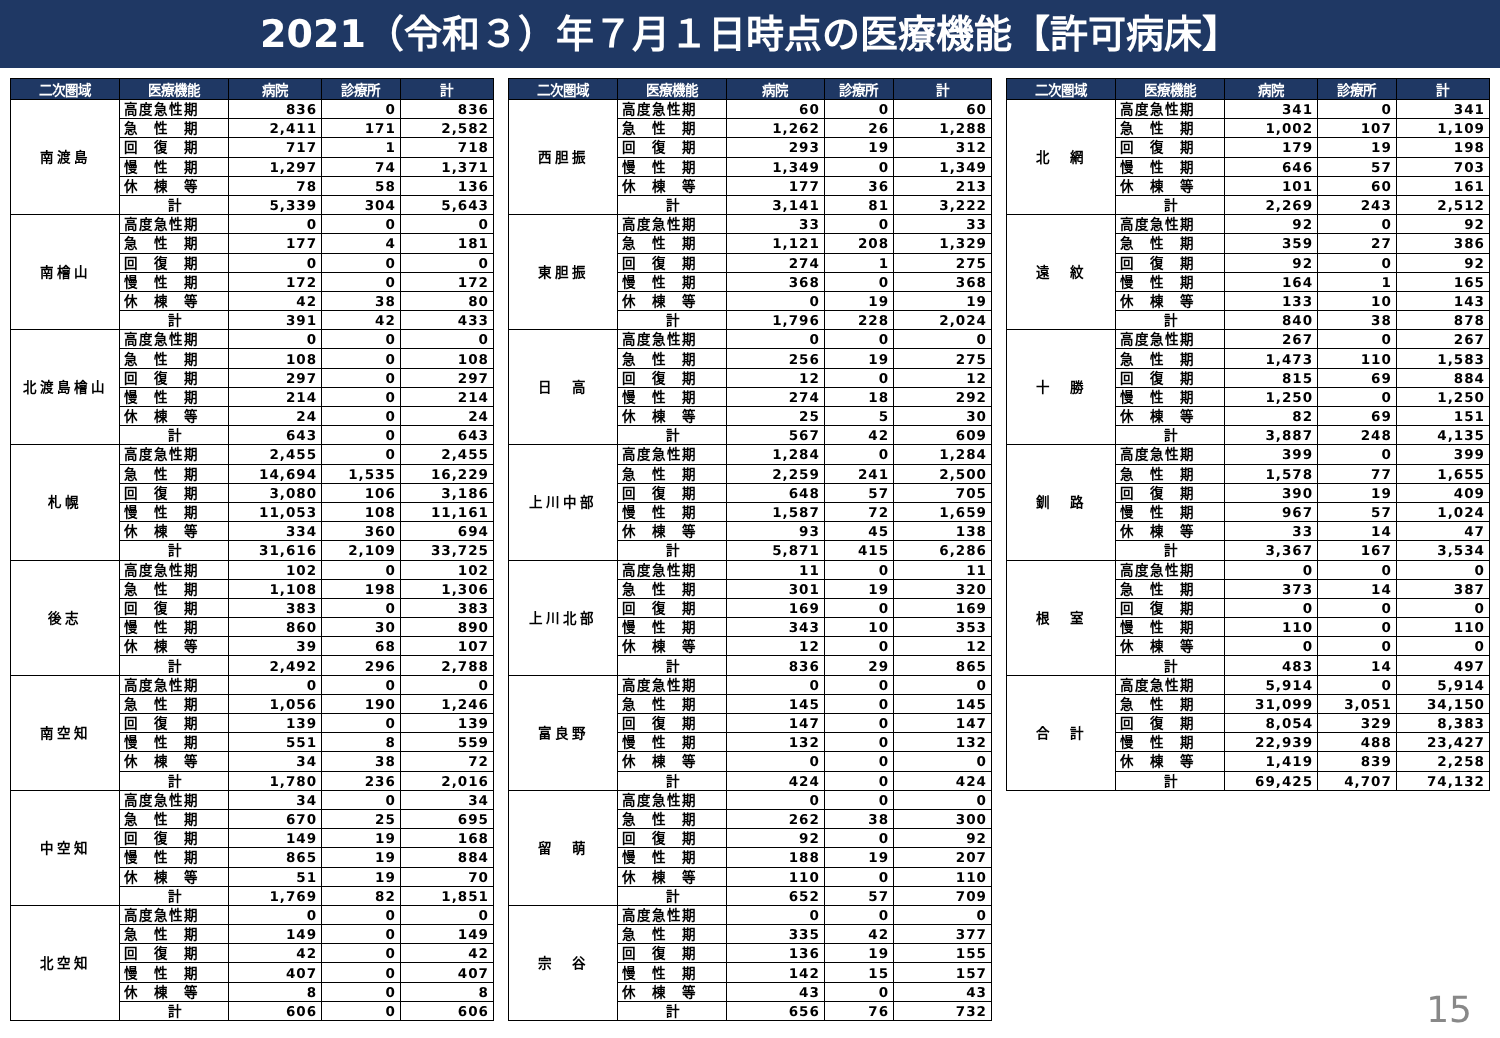2021（令和３）年７月１日時点の医療機能【許可病床】
| 二次圏域 | 医療機能 | 病院 | 診療所 | 計 |
| --- | --- | --- | --- | --- |
| 南渡島 | 高度急性期 | 836 | 0 | 836 |
| | 急 性 期 | 2,411 | 171 | 2,582 |
| | 回 復 期 | 717 | 1 | 718 |
| | 慢 性 期 | 1,297 | 74 | 1,371 |
| | 休 棟 等 | 78 | 58 | 136 |
| | 計 | 5,339 | 304 | 5,643 |
| 南檜山 | 高度急性期 | 0 | 0 | 0 |
| | 急 性 期 | 177 | 4 | 181 |
| | 回 復 期 | 0 | 0 | 0 |
| | 慢 性 期 | 172 | 0 | 172 |
| | 休 棟 等 | 42 | 38 | 80 |
| | 計 | 391 | 42 | 433 |
| 北渡島檜山 | 高度急性期 | 0 | 0 | 0 |
| | 急 性 期 | 108 | 0 | 108 |
| | 回 復 期 | 297 | 0 | 297 |
| | 慢 性 期 | 214 | 0 | 214 |
| | 休 棟 等 | 24 | 0 | 24 |
| | 計 | 643 | 0 | 643 |
| 札幌 | 高度急性期 | 2,455 | 0 | 2,455 |
| | 急 性 期 | 14,694 | 1,535 | 16,229 |
| | 回 復 期 | 3,080 | 106 | 3,186 |
| | 慢 性 期 | 11,053 | 108 | 11,161 |
| | 休 棟 等 | 334 | 360 | 694 |
| | 計 | 31,616 | 2,109 | 33,725 |
| 後志 | 高度急性期 | 102 | 0 | 102 |
| | 急 性 期 | 1,108 | 198 | 1,306 |
| | 回 復 期 | 383 | 0 | 383 |
| | 慢 性 期 | 860 | 30 | 890 |
| | 休 棟 等 | 39 | 68 | 107 |
| | 計 | 2,492 | 296 | 2,788 |
| 南空知 | 高度急性期 | 0 | 0 | 0 |
| | 急 性 期 | 1,056 | 190 | 1,246 |
| | 回 復 期 | 139 | 0 | 139 |
| | 慢 性 期 | 551 | 8 | 559 |
| | 休 棟 等 | 34 | 38 | 72 |
| | 計 | 1,780 | 236 | 2,016 |
| 中空知 | 高度急性期 | 34 | 0 | 34 |
| | 急 性 期 | 670 | 25 | 695 |
| | 回 復 期 | 149 | 19 | 168 |
| | 慢 性 期 | 865 | 19 | 884 |
| | 休 棟 等 | 51 | 19 | 70 |
| | 計 | 1,769 | 82 | 1,851 |
| 北空知 | 高度急性期 | 0 | 0 | 0 |
| | 急 性 期 | 149 | 0 | 149 |
| | 回 復 期 | 42 | 0 | 42 |
| | 慢 性 期 | 407 | 0 | 407 |
| | 休 棟 等 | 8 | 0 | 8 |
| | 計 | 606 | 0 | 606 |
| 二次圏域 | 医療機能 | 病院 | 診療所 | 計 |
| --- | --- | --- | --- | --- |
| 西胆振 | 高度急性期 | 60 | 0 | 60 |
| | 急 性 期 | 1,262 | 26 | 1,288 |
| | 回 復 期 | 293 | 19 | 312 |
| | 慢 性 期 | 1,349 | 0 | 1,349 |
| | 休 棟 等 | 177 | 36 | 213 |
| | 計 | 3,141 | 81 | 3,222 |
| 東胆振 | 高度急性期 | 33 | 0 | 33 |
| | 急 性 期 | 1,121 | 208 | 1,329 |
| | 回 復 期 | 274 | 1 | 275 |
| | 慢 性 期 | 368 | 0 | 368 |
| | 休 棟 等 | 0 | 19 | 19 |
| | 計 | 1,796 | 228 | 2,024 |
| 日 高 | 高度急性期 | 0 | 0 | 0 |
| | 急 性 期 | 256 | 19 | 275 |
| | 回 復 期 | 12 | 0 | 12 |
| | 慢 性 期 | 274 | 18 | 292 |
| | 休 棟 等 | 25 | 5 | 30 |
| | 計 | 567 | 42 | 609 |
| 上川中部 | 高度急性期 | 1,284 | 0 | 1,284 |
| | 急 性 期 | 2,259 | 241 | 2,500 |
| | 回 復 期 | 648 | 57 | 705 |
| | 慢 性 期 | 1,587 | 72 | 1,659 |
| | 休 棟 等 | 93 | 45 | 138 |
| | 計 | 5,871 | 415 | 6,286 |
| 上川北部 | 高度急性期 | 11 | 0 | 11 |
| | 急 性 期 | 301 | 19 | 320 |
| | 回 復 期 | 169 | 0 | 169 |
| | 慢 性 期 | 343 | 10 | 353 |
| | 休 棟 等 | 12 | 0 | 12 |
| | 計 | 836 | 29 | 865 |
| 富良野 | 高度急性期 | 0 | 0 | 0 |
| | 急 性 期 | 145 | 0 | 145 |
| | 回 復 期 | 147 | 0 | 147 |
| | 慢 性 期 | 132 | 0 | 132 |
| | 休 棟 等 | 0 | 0 | 0 |
| | 計 | 424 | 0 | 424 |
| 留 萌 | 高度急性期 | 0 | 0 | 0 |
| | 急 性 期 | 262 | 38 | 300 |
| | 回 復 期 | 92 | 0 | 92 |
| | 慢 性 期 | 188 | 19 | 207 |
| | 休 棟 等 | 110 | 0 | 110 |
| | 計 | 652 | 57 | 709 |
| 宗 谷 | 高度急性期 | 0 | 0 | 0 |
| | 急 性 期 | 335 | 42 | 377 |
| | 回 復 期 | 136 | 19 | 155 |
| | 慢 性 期 | 142 | 15 | 157 |
| | 休 棟 等 | 43 | 0 | 43 |
| | 計 | 656 | 76 | 732 |
| 二次圏域 | 医療機能 | 病院 | 診療所 | 計 |
| --- | --- | --- | --- | --- |
| 北 網 | 高度急性期 | 341 | 0 | 341 |
| | 急 性 期 | 1,002 | 107 | 1,109 |
| | 回 復 期 | 179 | 19 | 198 |
| | 慢 性 期 | 646 | 57 | 703 |
| | 休 棟 等 | 101 | 60 | 161 |
| | 計 | 2,269 | 243 | 2,512 |
| 遠 紋 | 高度急性期 | 92 | 0 | 92 |
| | 急 性 期 | 359 | 27 | 386 |
| | 回 復 期 | 92 | 0 | 92 |
| | 慢 性 期 | 164 | 1 | 165 |
| | 休 棟 等 | 133 | 10 | 143 |
| | 計 | 840 | 38 | 878 |
| 十 勝 | 高度急性期 | 267 | 0 | 267 |
| | 急 性 期 | 1,473 | 110 | 1,583 |
| | 回 復 期 | 815 | 69 | 884 |
| | 慢 性 期 | 1,250 | 0 | 1,250 |
| | 休 棟 等 | 82 | 69 | 151 |
| | 計 | 3,887 | 248 | 4,135 |
| 釧 路 | 高度急性期 | 399 | 0 | 399 |
| | 急 性 期 | 1,578 | 77 | 1,655 |
| | 回 復 期 | 390 | 19 | 409 |
| | 慢 性 期 | 967 | 57 | 1,024 |
| | 休 棟 等 | 33 | 14 | 47 |
| | 計 | 3,367 | 167 | 3,534 |
| 根 室 | 高度急性期 | 0 | 0 | 0 |
| | 急 性 期 | 373 | 14 | 387 |
| | 回 復 期 | 0 | 0 | 0 |
| | 慢 性 期 | 110 | 0 | 110 |
| | 休 棟 等 | 0 | 0 | 0 |
| | 計 | 483 | 14 | 497 |
| 合 計 | 高度急性期 | 5,914 | 0 | 5,914 |
| | 急 性 期 | 31,099 | 3,051 | 34,150 |
| | 回 復 期 | 8,054 | 329 | 8,383 |
| | 慢 性 期 | 22,939 | 488 | 23,427 |
| | 休 棟 等 | 1,419 | 839 | 2,258 |
| | 計 | 69,425 | 4,707 | 74,132 |
15